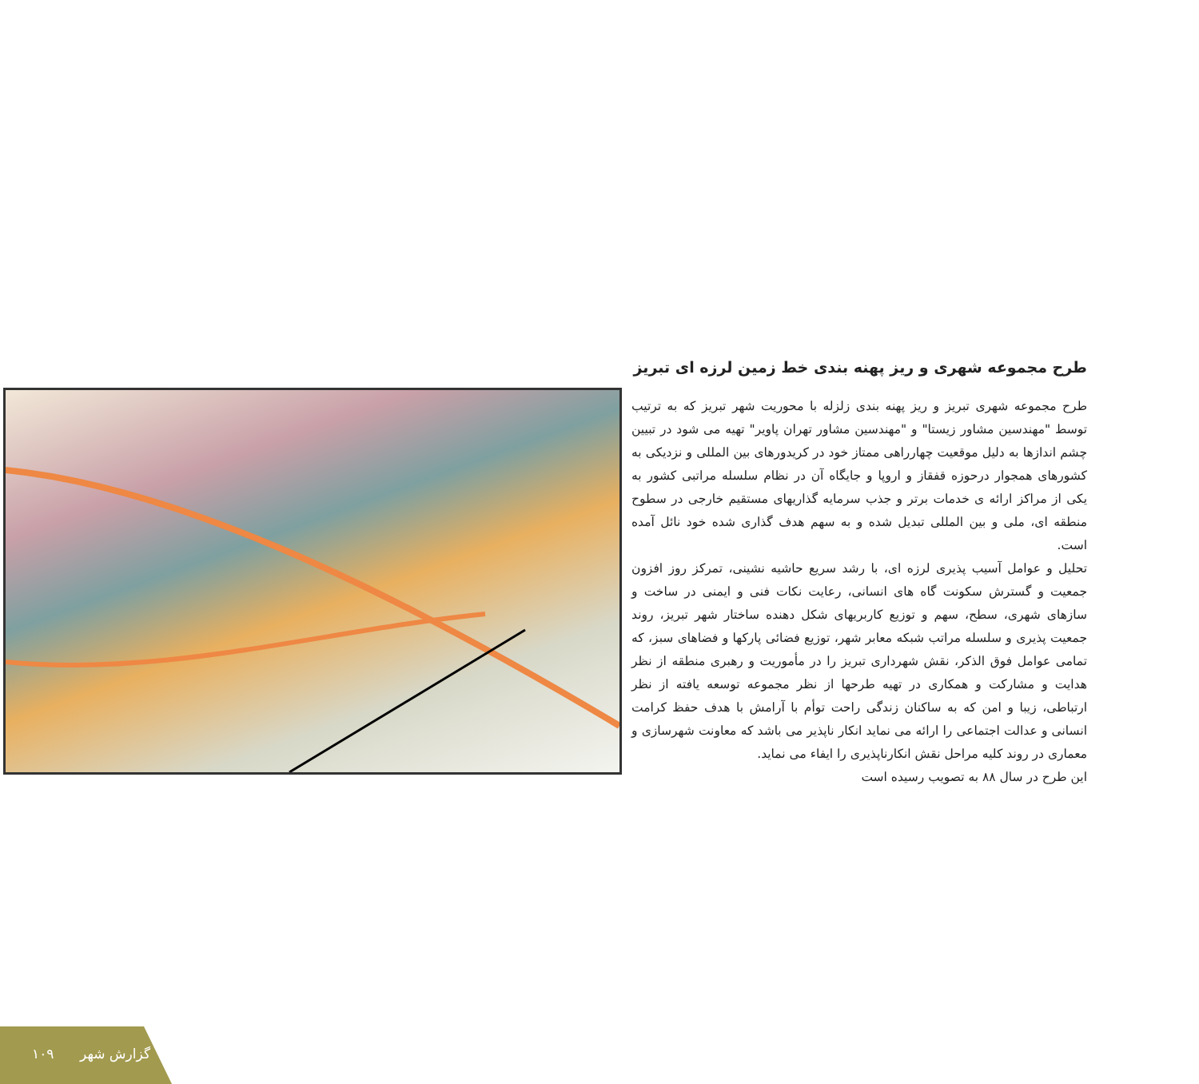طرح مجموعه شهری و ریز پهنه بندی خط زمین لرزه ای تبریز
طرح مجموعه شهری تبریز و ریز پهنه بندی زلزله با محوریت شهر تبریز که به ترتیب توسط "مهندسین مشاور زیستا" و "مهندسین مشاور تهران پاویر" تهیه می شود در تبیین چشم اندازها به دلیل موقعیت چهارراهی ممتاز خود در کریدورهای بین المللی و نزدیکی به کشورهای همجوار درحوزه قفقاز و اروپا و جایگاه آن در نظام سلسله مراتبی کشور به یکی از مراکز ارائه ی خدمات برتر و جذب سرمایه گذاریهای مستقیم خارجی در سطوح منطقه ای، ملی و بین المللی تبدیل شده و به سهم هدف گذاری شده خود نائل آمده است.
تحلیل و عوامل آسیب پذیری لرزه ای، با رشد سریع حاشیه نشینی، تمرکز روز افزون جمعیت و گسترش سکونت گاه های انسانی، رعایت نکات فنی و ایمنی در ساخت و سازهای شهری، سطح، سهم و توزیع کاربریهای شکل دهنده ساختار شهر تبریز، روند جمعیت پذیری و سلسله مراتب شبکه معابر شهر، توزیع فضائی پارکها و فضاهای سبز، که تمامی عوامل فوق الذکر، نقش شهرداری تبریز را در مأموریت و رهبری منطقه از نظر هدایت و مشارکت و همکاری در تهیه طرحها از نظر مجموعه توسعه یافته از نظر ارتباطی، زیبا و امن که به ساکنان زندگی راحت توأم با آرامش با هدف حفظ کرامت انسانی و عدالت اجتماعی را ارائه می نماید انکار ناپذیر می باشد که معاونت شهرسازی و معماری در روند کلیه مراحل نقش انکارناپذیری را ایفاء می نماید.
این طرح در سال ۸۸ به تصویب رسیده است
۱۰۹ گزارش شهر